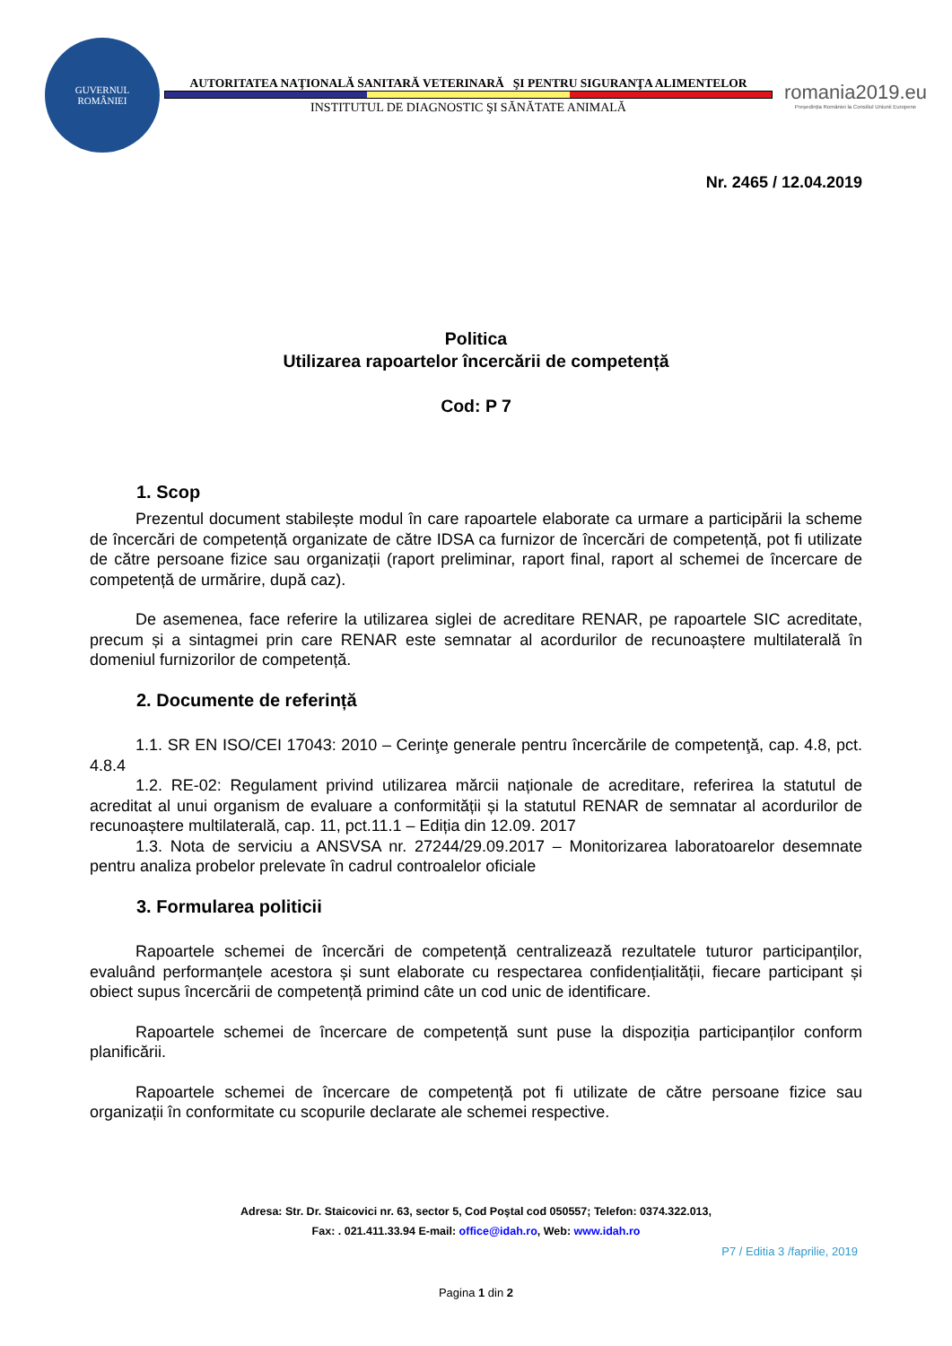GUVERNUL
ROMÂNIEI
AUTORITATEA NAŢIONALĂ SANITARĂ VETERINARĂ ŞI PENTRU SIGURANŢA ALIMENTELOR
INSTITUTUL DE DIAGNOSTIC ŞI SĂNĂTATE ANIMALĂ
romania2019.eu
Președinția României la Consiliul Uniunii Europene
Nr. 2465 / 12.04.2019
Politica
Utilizarea rapoartelor încercării de competență
Cod: P 7
1. Scop
Prezentul document stabilește modul în care rapoartele elaborate ca urmare a participării la scheme de încercări de competență organizate de către IDSA ca furnizor de încercări de competență, pot fi utilizate de către persoane fizice sau organizații (raport preliminar, raport final, raport al schemei de încercare de competență de urmărire, după caz).
De asemenea, face referire la utilizarea siglei de acreditare RENAR, pe rapoartele SIC acreditate, precum și a sintagmei prin care RENAR este semnatar al acordurilor de recunoaștere multilaterală în domeniul furnizorilor de competență.
2. Documente de referință
1.1. SR EN ISO/CEI 17043: 2010 – Cerinţe generale pentru încercările de competenţă, cap. 4.8, pct. 4.8.4
1.2. RE-02: Regulament privind utilizarea mărcii naționale de acreditare, referirea la statutul de acreditat al unui organism de evaluare a conformității și la statutul RENAR de semnatar al acordurilor de recunoaștere multilaterală, cap. 11, pct.11.1 – Ediția din 12.09. 2017
1.3. Nota de serviciu a ANSVSA nr. 27244/29.09.2017 – Monitorizarea laboratoarelor desemnate pentru analiza probelor prelevate în cadrul controalelor oficiale
3. Formularea politicii
Rapoartele schemei de încercări de competență centralizează rezultatele tuturor participanților, evaluând performanțele acestora și sunt elaborate cu respectarea confidențialității, fiecare participant și obiect supus încercării de competență primind câte un cod unic de identificare.
Rapoartele schemei de încercare de competență sunt puse la dispoziția participanților conform planificării.
Rapoartele schemei de încercare de competență pot fi utilizate de către persoane fizice sau organizații în conformitate cu scopurile declarate ale schemei respective.
Adresa: Str. Dr. Staicovici nr. 63, sector 5, Cod Poştal cod 050557; Telefon: 0374.322.013,
Fax: . 021.411.33.94 E-mail: office@idah.ro, Web: www.idah.ro
P7 / Editia 3 /faprilie, 2019
Pagina 1 din 2